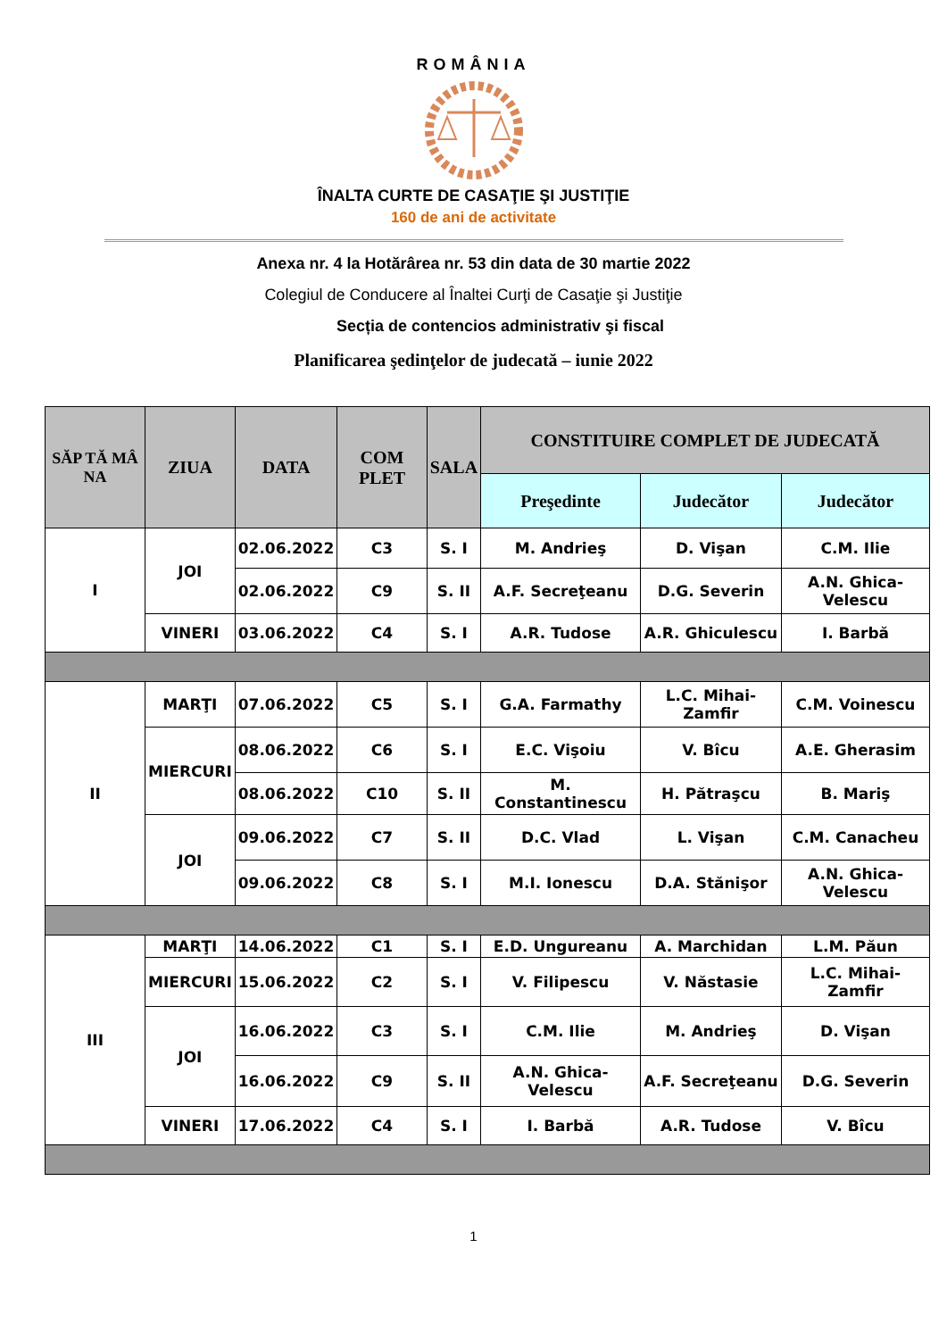ROMÂNIA
ÎNALTA CURTE DE CASAŢIE ŞI JUSTIŢIE
160 de ani de activitate
Anexa nr. 4 la Hotărârea nr. 53 din data de 30 martie 2022
Colegiul de Conducere al Înaltei Curţi de Casaţie şi Justiţie
Secția de contencios administrativ şi fiscal
Planificarea şedinţelor de judecată – iunie 2022
| SĂP TĂ MÂ NA | ZIUA | DATA | COM PLET | SALA | CONSTITUIRE COMPLET DE JUDECATĂ | | |
| --- | --- | --- | --- | --- | --- | --- | --- |
| | | | | | Preşedinte | Judecător | Judecător |
| I | JOI | 02.06.2022 | C3 | S. I | M. Andrieş | D. Vişan | C.M. Ilie |
| | | 02.06.2022 | C9 | S. II | A.F. Secreţeanu | D.G. Severin | A.N. Ghica-Velescu |
| | VINERI | 03.06.2022 | C4 | S. I | A.R. Tudose | A.R. Ghiculescu | I. Barbă |
| II | MARŢI | 07.06.2022 | C5 | S. I | G.A. Farmathy | L.C. Mihai-Zamfir | C.M. Voinescu |
| | MIERCURI | 08.06.2022 | C6 | S. I | E.C. Vişoiu | V. Bîcu | A.E. Gherasim |
| | | 08.06.2022 | C10 | S. II | M. Constantinescu | H. Pătraşcu | B. Mariş |
| | JOI | 09.06.2022 | C7 | S. II | D.C. Vlad | L. Vişan | C.M. Canacheu |
| | | 09.06.2022 | C8 | S. I | M.I. Ionescu | D.A. Stănişor | A.N. Ghica-Velescu |
| III | MARŢI | 14.06.2022 | C1 | S. I | E.D. Ungureanu | A. Marchidan | L.M. Păun |
| | MIERCURI | 15.06.2022 | C2 | S. I | V. Filipescu | V. Năstasie | L.C. Mihai-Zamfir |
| | JOI | 16.06.2022 | C3 | S. I | C.M. Ilie | M. Andrieş | D. Vişan |
| | | 16.06.2022 | C9 | S. II | A.N. Ghica-Velescu | A.F. Secreţeanu | D.G. Severin |
| | VINERI | 17.06.2022 | C4 | S. I | I. Barbă | A.R. Tudose | V. Bîcu |
1